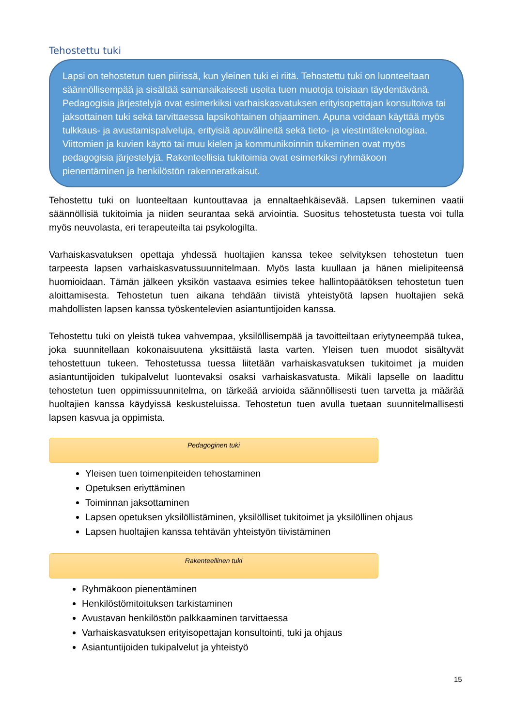Tehostettu tuki
Lapsi on tehostetun tuen piirissä, kun yleinen tuki ei riitä. Tehostettu tuki on luonteeltaan säännöllisempää ja sisältää samanaikaisesti useita tuen muotoja toisiaan täydentävänä. Pedagogisia järjestelyjä ovat esimerkiksi varhaiskasvatuksen erityisopettajan konsultoiva tai jaksottainen tuki sekä tarvittaessa lapsikohtainen ohjaaminen. Apuna voidaan käyttää myös tulkkaus- ja avustamispalveluja, erityisiä apuvälineitä sekä tieto- ja viestintäteknologiaa. Viittomien ja kuvien käyttö tai muu kielen ja kommunikoinnin tukeminen ovat myös pedagogisia järjestelyjä. Rakenteellisia tukitoimia ovat esimerkiksi ryhmäkoon pienentäminen ja henkilöstön rakenneratkaisut.
Tehostettu tuki on luonteeltaan kuntouttavaa ja ennaltaehkäisevää. Lapsen tukeminen vaatii säännöllisiä tukitoimia ja niiden seurantaa sekä arviointia. Suositus tehostetusta tuesta voi tulla myös neuvolasta, eri terapeuteilta tai psykologilta.
Varhaiskasvatuksen opettaja yhdessä huoltajien kanssa tekee selvityksen tehostetun tuen tarpeesta lapsen varhaiskasvatussuunnitelmaan. Myös lasta kuullaan ja hänen mielipiteensä huomioidaan. Tämän jälkeen yksikön vastaava esimies tekee hallintopäätöksen tehostetun tuen aloittamisesta. Tehostetun tuen aikana tehdään tiivistä yhteistyötä lapsen huoltajien sekä mahdollisten lapsen kanssa työskentelevien asiantuntijoiden kanssa.
Tehostettu tuki on yleistä tukea vahvempaa, yksilöllisempää ja tavoitteiltaan eriytyneempää tukea, joka suunnitellaan kokonaisuutena yksittäistä lasta varten. Yleisen tuen muodot sisältyvät tehostettuun tukeen. Tehostetussa tuessa liitetään varhaiskasvatuksen tukitoimet ja muiden asiantuntijoiden tukipalvelut luontevaksi osaksi varhaiskasvatusta. Mikäli lapselle on laadittu tehostetun tuen oppimissuunnitelma, on tärkeää arvioida säännöllisesti tuen tarvetta ja määrää huoltajien kanssa käydyissä keskusteluissa. Tehostetun tuen avulla tuetaan suunnitelmallisesti lapsen kasvua ja oppimista.
Pedagoginen tuki
Yleisen tuen toimenpiteiden tehostaminen
Opetuksen eriyttäminen
Toiminnan jaksottaminen
Lapsen opetuksen yksilöllistäminen, yksilölliset tukitoimet ja yksilöllinen ohjaus
Lapsen huoltajien kanssa tehtävän yhteistyön tiivistäminen
Rakenteellinen tuki
Ryhmäkoon pienentäminen
Henkilöstömitoituksen tarkistaminen
Avustavan henkilöstön palkkaaminen tarvittaessa
Varhaiskasvatuksen erityisopettajan konsultointi, tuki ja ohjaus
Asiantuntijoiden tukipalvelut ja yhteistyö
15